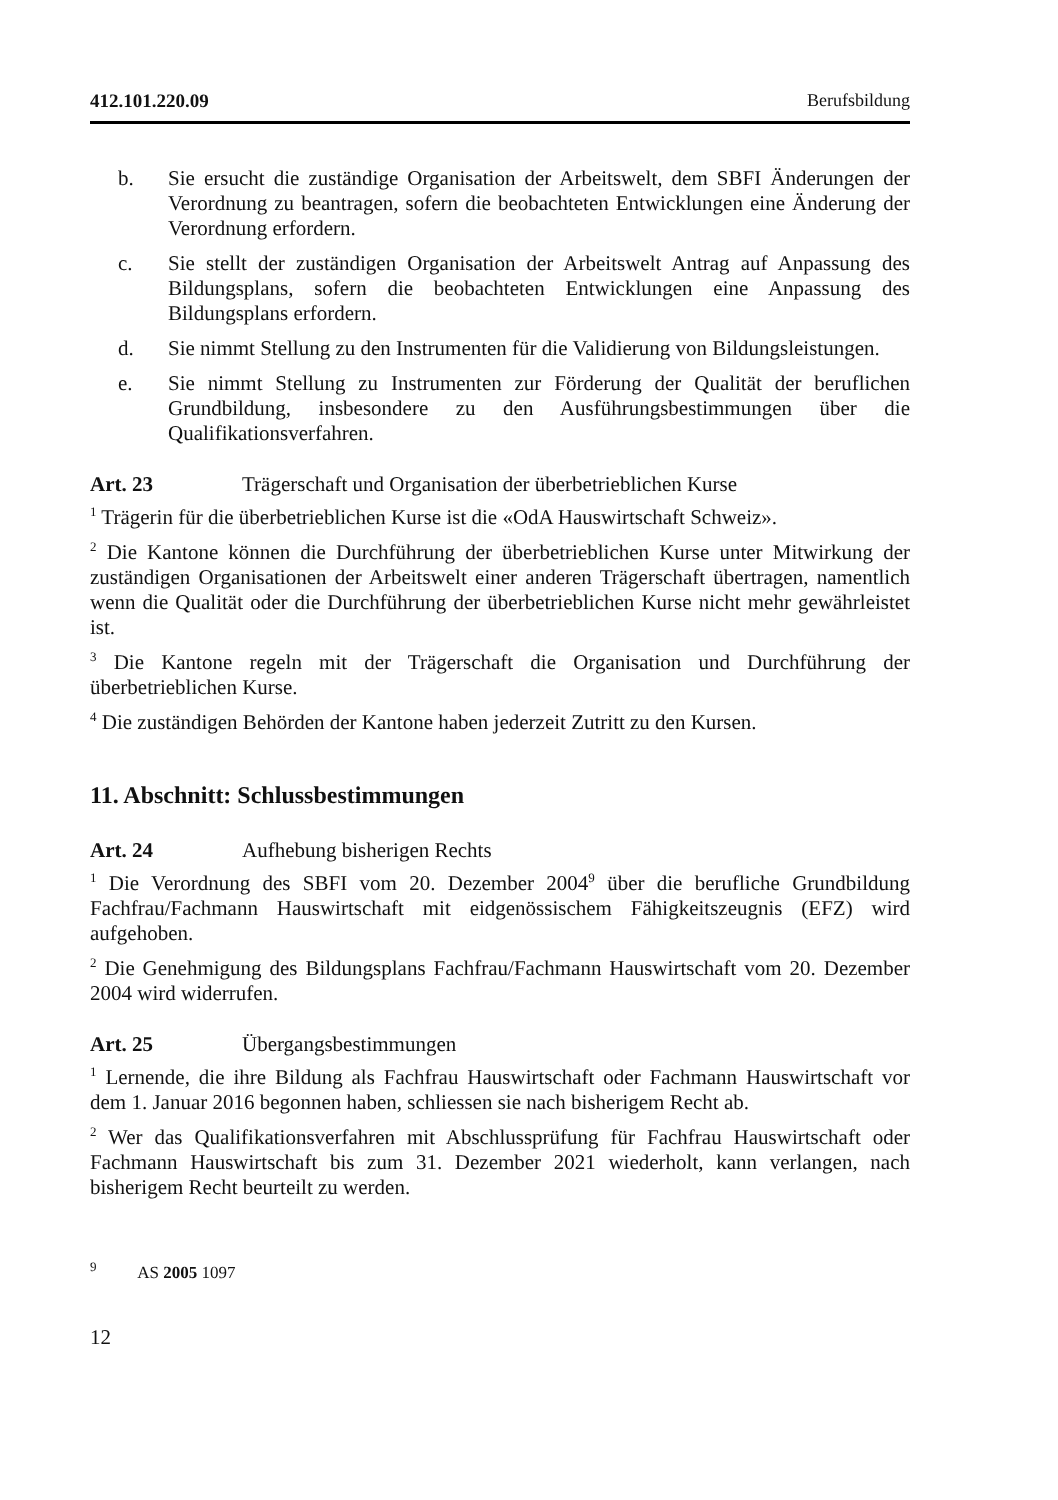412.101.220.09 Berufsbildung
b. Sie ersucht die zuständige Organisation der Arbeitswelt, dem SBFI Änderungen der Verordnung zu beantragen, sofern die beobachteten Entwicklungen eine Änderung der Verordnung erfordern.
c. Sie stellt der zuständigen Organisation der Arbeitswelt Antrag auf Anpassung des Bildungsplans, sofern die beobachteten Entwicklungen eine Anpassung des Bildungsplans erfordern.
d. Sie nimmt Stellung zu den Instrumenten für die Validierung von Bildungsleistungen.
e. Sie nimmt Stellung zu Instrumenten zur Förderung der Qualität der beruflichen Grundbildung, insbesondere zu den Ausführungsbestimmungen über die Qualifikationsverfahren.
Art. 23 Trägerschaft und Organisation der überbetrieblichen Kurse
<sup>1</sup> Trägerin für die überbetrieblichen Kurse ist die «OdA Hauswirtschaft Schweiz».
<sup>2</sup> Die Kantone können die Durchführung der überbetrieblichen Kurse unter Mitwirkung der zuständigen Organisationen der Arbeitswelt einer anderen Trägerschaft übertragen, namentlich wenn die Qualität oder die Durchführung der überbetrieblichen Kurse nicht mehr gewährleistet ist.
<sup>3</sup> Die Kantone regeln mit der Trägerschaft die Organisation und Durchführung der überbetrieblichen Kurse.
<sup>4</sup> Die zuständigen Behörden der Kantone haben jederzeit Zutritt zu den Kursen.
11. Abschnitt: Schlussbestimmungen
Art. 24 Aufhebung bisherigen Rechts
<sup>1</sup> Die Verordnung des SBFI vom 20. Dezember 2004<sup>9</sup> über die berufliche Grundbildung Fachfrau/Fachmann Hauswirtschaft mit eidgenössischem Fähigkeitszeugnis (EFZ) wird aufgehoben.
<sup>2</sup> Die Genehmigung des Bildungsplans Fachfrau/Fachmann Hauswirtschaft vom 20. Dezember 2004 wird widerrufen.
Art. 25 Übergangsbestimmungen
<sup>1</sup> Lernende, die ihre Bildung als Fachfrau Hauswirtschaft oder Fachmann Hauswirtschaft vor dem 1. Januar 2016 begonnen haben, schliessen sie nach bisherigem Recht ab.
<sup>2</sup> Wer das Qualifikationsverfahren mit Abschlussprüfung für Fachfrau Hauswirtschaft oder Fachmann Hauswirtschaft bis zum 31. Dezember 2021 wiederholt, kann verlangen, nach bisherigem Recht beurteilt zu werden.
<sup>9</sup> AS 2005 1097
12